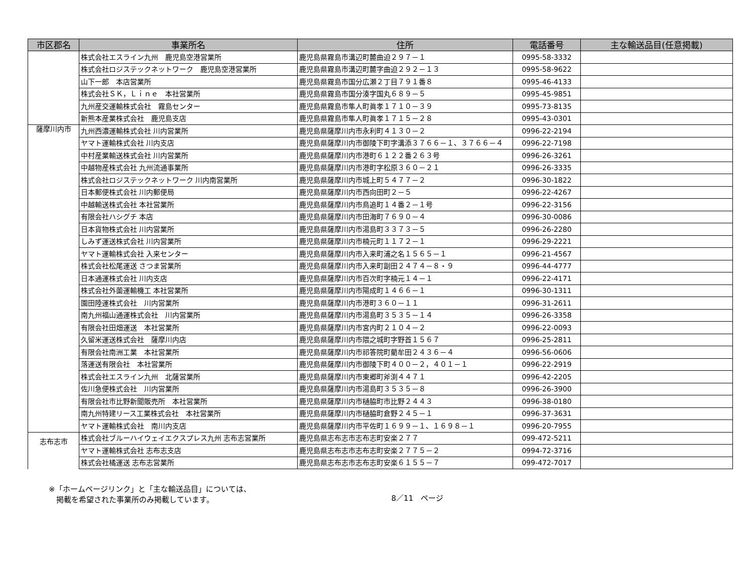| 市区郡名 | 事業所名 | 住所 | 電話番号 | 主な輸送品目(任意掲載) |
| --- | --- | --- | --- | --- |
| | 株式会社エスライン九州 鹿児島空港営業所 | 鹿児島県霧島市溝辺町麓曲迫２９７－１ | 0995-58-3332 | |
| | 株式会社ロジステックネットワーク 鹿児島空港営業所 | 鹿児島県霧島市溝辺町麓字曲迫２９２－１３ | 0995-58-9622 | |
| | 山下一郎 本店営業所 | 鹿児島県霧島市国分広瀬２丁目７９１番８ | 0995-46-4133 | |
| | 株式会社ＳＫ，Ｌｉｎｅ 本社営業所 | 鹿児島県霧島市国分湊字国丸６８９－５ | 0995-45-9851 | |
| | 九州産交運輸株式会社 霧島センター | 鹿児島県霧島市隼人町眞孝１７１０－３９ | 0995-73-8135 | |
| | 新熊本産業株式会社 鹿児島支店 | 鹿児島県霧島市隼人町眞孝１７１５－２８ | 0995-43-0301 | |
| 薩摩川内市 | 九州西濃運輸株式会社 川内営業所 | 鹿児島県薩摩川内市永利町４１３０－２ | 0996-22-2194 | |
| | ヤマト運輸株式会社 川内支店 | 鹿児島県薩摩川内市御陵下町字溝添３７６６－１、３７６６－４ | 0996-22-7198 | |
| | 中村産業輸送株式会社 川内営業所 | 鹿児島県薩摩川内市港町６１２２番２６３号 | 0996-26-3261 | |
| | 中越物産株式会社 九州流通事業所 | 鹿児島県薩摩川内市港町字松原３６０－２１ | 0996-26-3335 | |
| | 株式会社ロジステックネットワーク 川内南営業所 | 鹿児島県薩摩川内市城上町５４７７－２ | 0996-30-1822 | |
| | 日本郵便株式会社 川内郵便局 | 鹿児島県薩摩川内市西向田町２－５ | 0996-22-4267 | |
| | 中越輸送株式会社 本社営業所 | 鹿児島県薩摩川内市鳥追町１４番２－１号 | 0996-22-3156 | |
| | 有限会社ハシグチ 本店 | 鹿児島県薩摩川内市田海町７６９０－４ | 0996-30-0086 | |
| | 日本貨物株式会社 川内営業所 | 鹿児島県薩摩川内市湯島町３３７３－５ | 0996-26-2280 | |
| | しみず運送株式会社 川内営業所 | 鹿児島県薩摩川内市楠元町１１７２－１ | 0996-29-2221 | |
| | ヤマト運輸株式会社 入来センター | 鹿児島県薩摩川内市入来町浦之名１５６５－１ | 0996-21-4567 | |
| | 株式会社松尾運送 さつま営業所 | 鹿児島県薩摩川内市入来町副田２４７４－８・９ | 0996-44-4777 | |
| | 日本通運株式会社 川内支店 | 鹿児島県薩摩川内市百次町字楠元１４－１ | 0996-22-4171 | |
| | 株式会社外薗運輸機工 本社営業所 | 鹿児島県薩摩川内市陽成町１４６６－１ | 0996-30-1311 | |
| | 園田陸運株式会社 川内営業所 | 鹿児島県薩摩川内市港町３６０－１１ | 0996-31-2611 | |
| | 南九州福山通運株式会社 川内営業所 | 鹿児島県薩摩川内市湯島町３５３５－１４ | 0996-26-3358 | |
| | 有限会社田畑運送 本社営業所 | 鹿児島県薩摩川内市宮内町２１０４－２ | 0996-22-0093 | |
| | 久留米運送株式会社 薩摩川内店 | 鹿児島県薩摩川内市隈之城町字野首１５６７ | 0996-25-2811 | |
| | 有限会社南洲工業 本社営業所 | 鹿児島県薩摩川内市祁答院町藺牟田２４３６－４ | 0996-56-0606 | |
| | 落運送有限会社 本社営業所 | 鹿児島県薩摩川内市御陵下町４００－２，４０１－１ | 0996-22-2919 | |
| | 株式会社エスライン九州 北薩営業所 | 鹿児島県薩摩川内市東郷町斧渕４４７１ | 0996-42-2205 | |
| | 佐川急便株式会社 川内営業所 | 鹿児島県薩摩川内市湯島町３５３５－８ | 0996-26-3900 | |
| | 有限会社市比野新聞販売所 本社営業所 | 鹿児島県薩摩川内市樋脇町市比野２４４３ | 0996-38-0180 | |
| | 南九州特建リース工業株式会社 本社営業所 | 鹿児島県薩摩川内市樋脇町倉野２４５－１ | 0996-37-3631 | |
| | ヤマト運輸株式会社 南川内支店 | 鹿児島県薩摩川内市平佐町１６９９－１、１６９８－１ | 0996-20-7955 | |
| 志布志市 | 株式会社ブルーハイウェイエクスプレス九州 志布志営業所 | 鹿児島県志布志市志布志町安楽２７７ | 099-472-5211 | |
| | ヤマト運輸株式会社 志布志支店 | 鹿児島県志布志市志布志町安楽２７７５－２ | 0994-72-3716 | |
| | 株式会社橘運送 志布志営業所 | 鹿児島県志布志市志布志町安楽６１５５－７ | 099-472-7017 | |
※「ホームページリンク」と「主な輸送品目」については、
　掲載を希望された事業所のみ掲載しています。
8／11　ページ